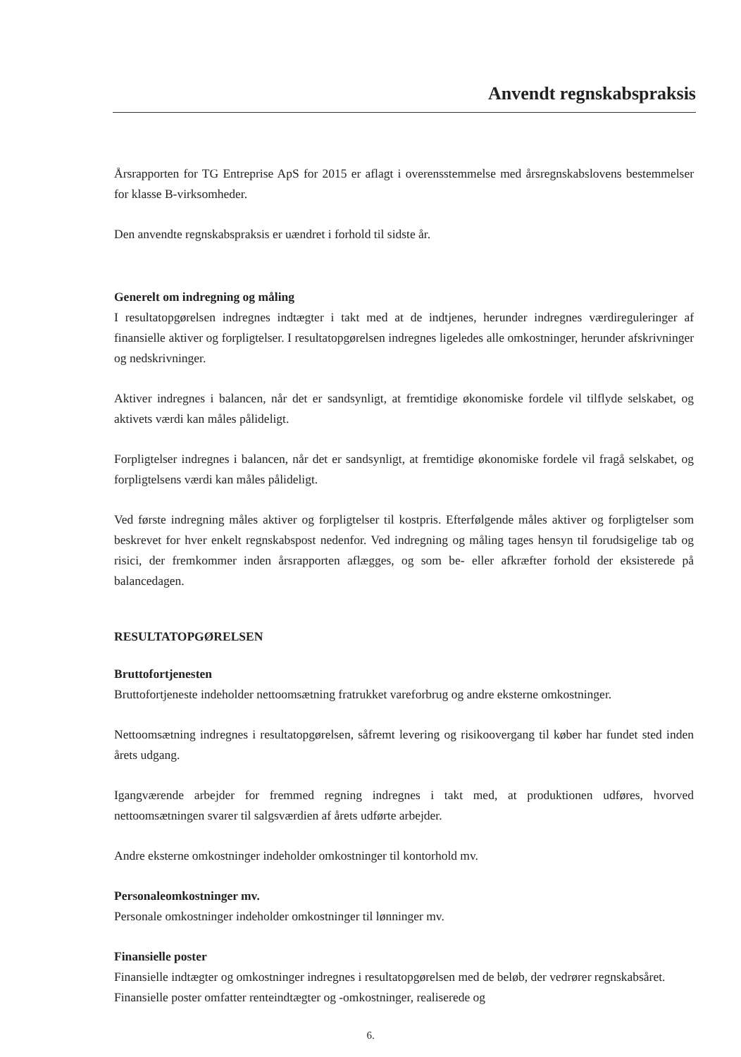Anvendt regnskabspraksis
Årsrapporten for TG Entreprise ApS for 2015 er aflagt i overensstemmelse med årsregnskabslovens bestemmelser for klasse B-virksomheder.
Den anvendte regnskabspraksis er uændret i forhold til sidste år.
Generelt om indregning og måling
I resultatopgørelsen indregnes indtægter i takt med at de indtjenes, herunder indregnes værdireguleringer af finansielle aktiver og forpligtelser. I resultatopgørelsen indregnes ligeledes alle omkostninger, herunder afskrivninger og nedskrivninger.
Aktiver indregnes i balancen, når det er sandsynligt, at fremtidige økonomiske fordele vil tilflyde selskabet, og aktivets værdi kan måles pålideligt.
Forpligtelser indregnes i balancen, når det er sandsynligt, at fremtidige økonomiske fordele vil fragå selskabet, og forpligtelsens værdi kan måles pålideligt.
Ved første indregning måles aktiver og forpligtelser til kostpris. Efterfølgende måles aktiver og forpligtelser som beskrevet for hver enkelt regnskabspost nedenfor. Ved indregning og måling tages hensyn til forudsigelige tab og risici, der fremkommer inden årsrapporten aflægges, og som be- eller afkræfter forhold der eksisterede på balancedagen.
RESULTATOPGØRELSEN
Bruttofortjenesten
Bruttofortjeneste indeholder nettoomsætning fratrukket vareforbrug og andre eksterne omkostninger.
Nettoomsætning indregnes i resultatopgørelsen, såfremt levering og risikoovergang til køber har fundet sted inden årets udgang.
Igangværende arbejder for fremmed regning indregnes i takt med, at produktionen udføres, hvorved nettoomsætningen svarer til salgsværdien af årets udførte arbejder.
Andre eksterne omkostninger indeholder omkostninger til kontorhold mv.
Personaleomkostninger mv.
Personale omkostninger indeholder omkostninger til lønninger mv.
Finansielle poster
Finansielle indtægter og omkostninger indregnes i resultatopgørelsen med de beløb, der vedrører regnskabsåret. Finansielle poster omfatter renteindtægter og -omkostninger, realiserede og
6.